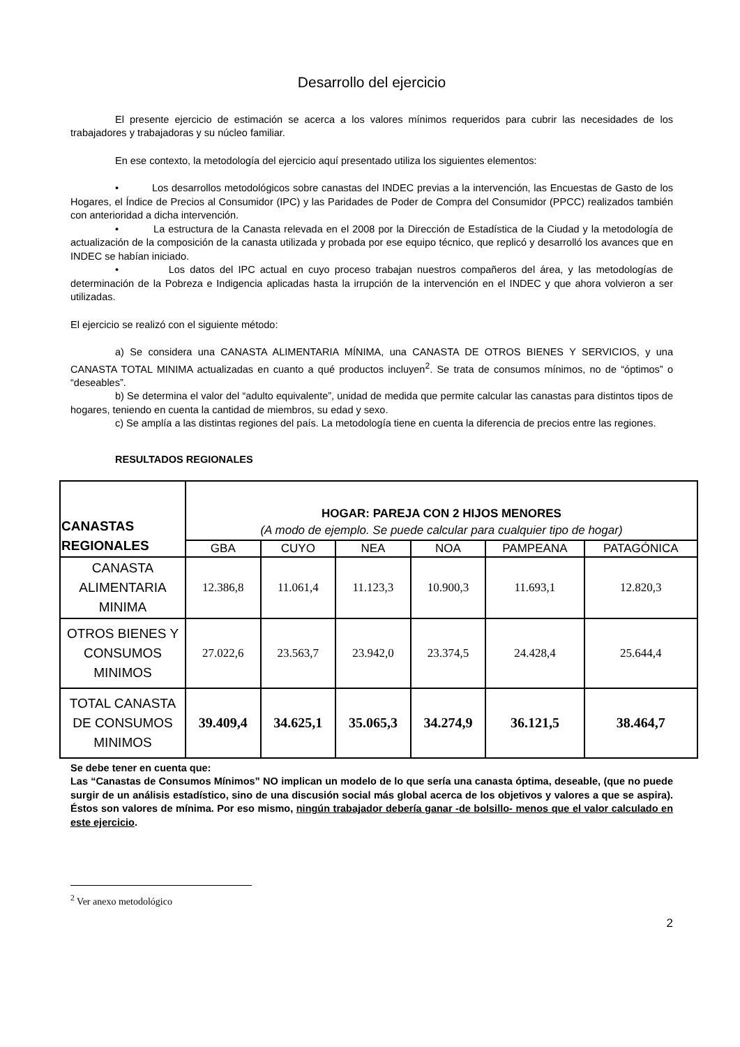Desarrollo del ejercicio
El presente ejercicio de estimación se acerca a los valores mínimos requeridos para cubrir las necesidades de los trabajadores y trabajadoras y su núcleo familiar.
En ese contexto, la metodología del ejercicio aquí presentado utiliza los siguientes elementos:
• Los desarrollos metodológicos sobre canastas del INDEC previas a la intervención, las Encuestas de Gasto de los Hogares, el Índice de Precios al Consumidor (IPC) y las Paridades de Poder de Compra del Consumidor (PPCC) realizados también con anterioridad a dicha intervención.
• La estructura de la Canasta relevada en el 2008 por la Dirección de Estadística de la Ciudad y la metodología de actualización de la composición de la canasta utilizada y probada por ese equipo técnico, que replicó y desarrolló los avances que en INDEC se habían iniciado.
• Los datos del IPC actual en cuyo proceso trabajan nuestros compañeros del área, y las metodologías de determinación de la Pobreza e Indigencia aplicadas hasta la irrupción de la intervención en el INDEC y que ahora volvieron a ser utilizadas.
El ejercicio se realizó con el siguiente método:
a) Se considera una CANASTA ALIMENTARIA MÍNIMA, una CANASTA DE OTROS BIENES Y SERVICIOS, y una CANASTA TOTAL MINIMA actualizadas en cuanto a qué productos incluyen<sup>2</sup>. Se trata de consumos mínimos, no de “óptimos” o “deseables”.
b) Se determina el valor del “adulto equivalente”, unidad de medida que permite calcular las canastas para distintos tipos de hogares, teniendo en cuenta la cantidad de miembros, su edad y sexo.
c) Se amplía a las distintas regiones del país. La metodología tiene en cuenta la diferencia de precios entre las regiones.
RESULTADOS REGIONALES
| CANASTAS REGIONALES | HOGAR: PAREJA CON 2 HIJOS MENORES (A modo de ejemplo. Se puede calcular para cualquier tipo de hogar) | | | | | |
| --- | --- | --- | --- | --- | --- | --- |
| | GBA | CUYO | NEA | NOA | PAMPEANA | PATAGÓNICA |
| CANASTA ALIMENTARIA MINIMA | 12.386,8 | 11.061,4 | 11.123,3 | 10.900,3 | 11.693,1 | 12.820,3 |
| OTROS BIENES Y CONSUMOS MINIMOS | 27.022,6 | 23.563,7 | 23.942,0 | 23.374,5 | 24.428,4 | 25.644,4 |
| TOTAL CANASTA DE CONSUMOS MINIMOS | 39.409,4 | 34.625,1 | 35.065,3 | 34.274,9 | 36.121,5 | 38.464,7 |
Se debe tener en cuenta que:
Las “Canastas de Consumos Mínimos” NO implican un modelo de lo que sería una canasta óptima, deseable, (que no puede surgir de un análisis estadístico, sino de una discusión social más global acerca de los objetivos y valores a que se aspira). Éstos son valores de mínima. Por eso mismo, ningún trabajador debería ganar -de bolsillo- menos que el valor calculado en este ejercicio.
<sup>2</sup> Ver anexo metodológico
2